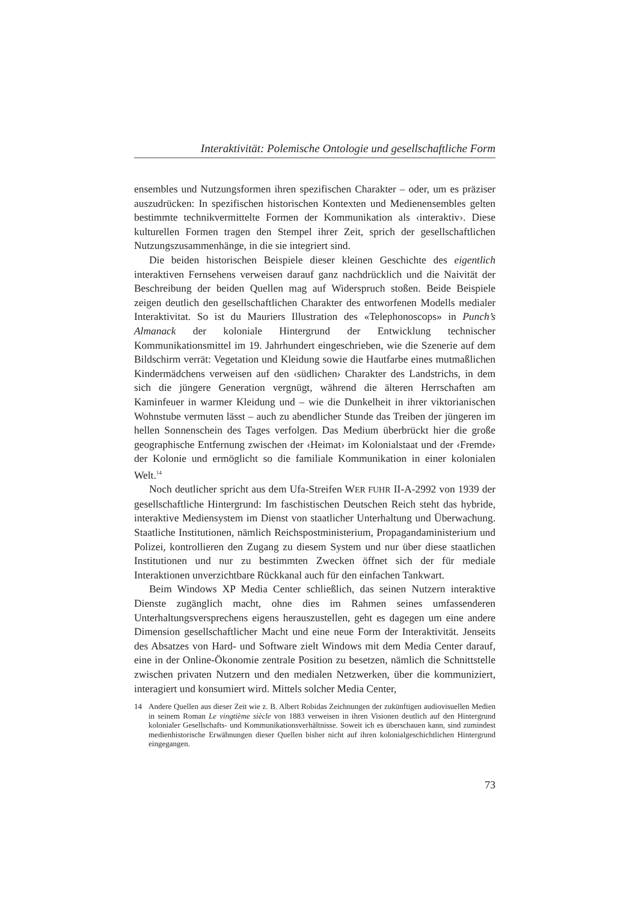Interaktivität: Polemische Ontologie und gesellschaftliche Form
ensembles und Nutzungsformen ihren spezifischen Charakter – oder, um es präziser auszudrücken: In spezifischen historischen Kontexten und Medienensembles gelten bestimmte technikvermittelte Formen der Kommunikation als ‹interaktiv›. Diese kulturellen Formen tragen den Stempel ihrer Zeit, sprich der gesellschaftlichen Nutzungszusammenhänge, in die sie integriert sind.
Die beiden historischen Beispiele dieser kleinen Geschichte des eigentlich interaktiven Fernsehens verweisen darauf ganz nachdrücklich und die Naivität der Beschreibung der beiden Quellen mag auf Widerspruch stoßen. Beide Beispiele zeigen deutlich den gesellschaftlichen Charakter des entworfenen Modells medialer Interaktivitat. So ist du Mauriers Illustration des «Telephonoscops» in Punch’s Almanack der koloniale Hintergrund der Entwicklung technischer Kommunikationsmittel im 19. Jahrhundert eingeschrieben, wie die Szenerie auf dem Bildschirm verrät: Vegetation und Kleidung sowie die Hautfarbe eines mutmaßlichen Kindermädchens verweisen auf den ‹südlichen› Charakter des Landstrichs, in dem sich die jüngere Generation vergnügt, während die älteren Herrschaften am Kaminfeuer in warmer Kleidung und – wie die Dunkelheit in ihrer viktorianischen Wohnstube vermuten lässt – auch zu abendlicher Stunde das Treiben der jüngeren im hellen Sonnenschein des Tages verfolgen. Das Medium überbrückt hier die große geographische Entfernung zwischen der ‹Heimat› im Kolonialstaat und der ‹Fremde› der Kolonie und ermöglicht so die familiale Kommunikation in einer kolonialen Welt.<sup>14</sup>
Noch deutlicher spricht aus dem Ufa-Streifen WER FUHR II-A-2992 von 1939 der gesellschaftliche Hintergrund: Im faschistischen Deutschen Reich steht das hybride, interaktive Mediensystem im Dienst von staatlicher Unterhaltung und Überwachung. Staatliche Institutionen, nämlich Reichspostministerium, Propagandaministerium und Polizei, kontrollieren den Zugang zu diesem System und nur über diese staatlichen Institutionen und nur zu bestimmten Zwecken öffnet sich der für mediale Interaktionen unverzichtbare Rückkanal auch für den einfachen Tankwart.
Beim Windows XP Media Center schließlich, das seinen Nutzern interaktive Dienste zugänglich macht, ohne dies im Rahmen seines umfassenderen Unterhaltungsversprechens eigens herauszustellen, geht es dagegen um eine andere Dimension gesellschaftlicher Macht und eine neue Form der Interaktivität. Jenseits des Absatzes von Hard- und Software zielt Windows mit dem Media Center darauf, eine in der Online-Ökonomie zentrale Position zu besetzen, nämlich die Schnittstelle zwischen privaten Nutzern und den medialen Netzwerken, über die kommuniziert, interagiert und konsumiert wird. Mittels solcher Media Center,
14 Andere Quellen aus dieser Zeit wie z. B. Albert Robidas Zeichnungen der zukünftigen audiovisuellen Medien in seinem Roman Le vingtième siècle von 1883 verweisen in ihren Visionen deutlich auf den Hintergrund kolonialer Gesellschafts- und Kommunikationsverhältnisse. Soweit ich es überschauen kann, sind zumindest medienhistorische Erwähnungen dieser Quellen bisher nicht auf ihren kolonialgeschichtlichen Hintergrund eingegangen.
73